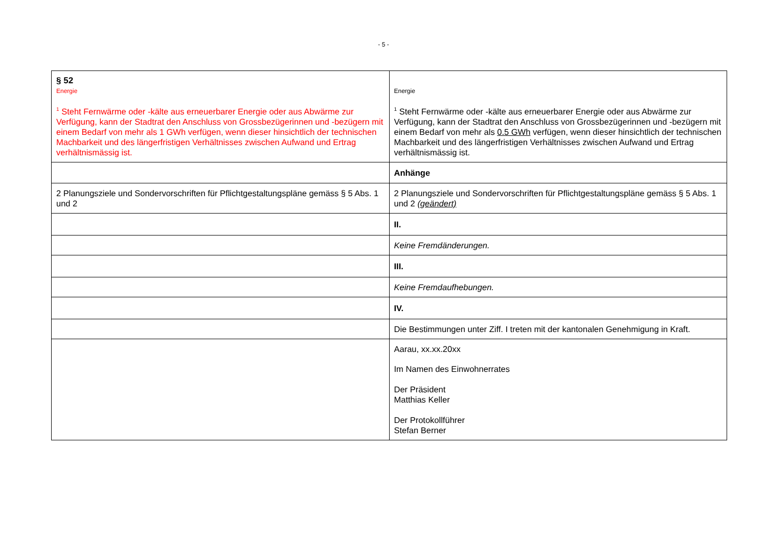- 5 -
| § 52 Energie <sup>1</sup> Steht Fernwärme oder -kälte aus erneuerbarer Energie oder aus Abwärme zur Verfügung, kann der Stadtrat den Anschluss von Grossbezügerinnen und -bezügern mit einem Bedarf von mehr als 1 GWh verfügen, wenn dieser hinsichtlich der technischen Machbarkeit und des längerfristigen Verhältnisses zwischen Aufwand und Ertrag verhältnismässig ist. | Energie <sup>1</sup> Steht Fernwärme oder -kälte aus erneuerbarer Energie oder aus Abwärme zur Verfügung, kann der Stadtrat den Anschluss von Grossbezügerinnen und -bezügern mit einem Bedarf von mehr als 0.5 GWh verfügen, wenn dieser hinsichtlich der technischen Machbarkeit und des längerfristigen Verhältnisses zwischen Aufwand und Ertrag verhältnismässig ist. |
| | Anhänge |
| 2 Planungsziele und Sondervorschriften für Pflichtgestaltungspläne gemäss § 5 Abs. 1 und 2 | 2 Planungsziele und Sondervorschriften für Pflichtgestaltungspläne gemäss § 5 Abs. 1 und 2 (geändert) |
| | II. |
| | Keine Fremdänderungen. |
| | III. |
| | Keine Fremdaufhebungen. |
| | IV. |
| | Die Bestimmungen unter Ziff. I treten mit der kantonalen Genehmigung in Kraft. |
| | Aarau, xx.xx.20xx Im Namen des Einwohnerrates Der Präsident Matthias Keller Der Protokollführer Stefan Berner |